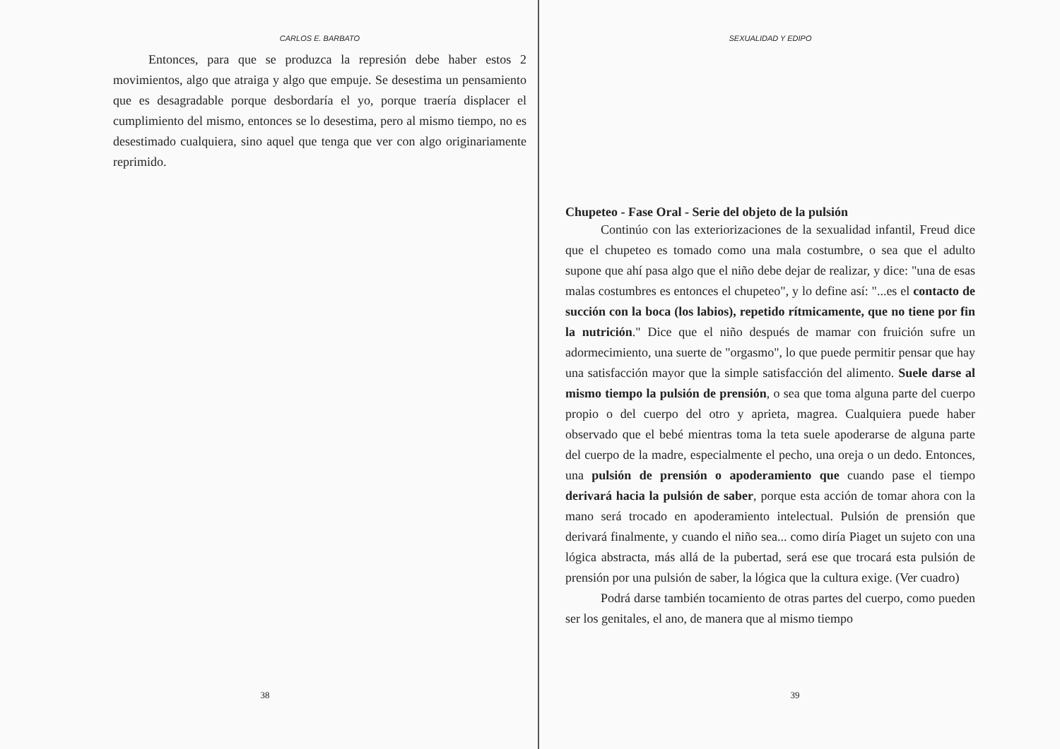CARLOS E. BARBATO
Entonces, para que se produzca la represión debe haber estos 2 movimientos, algo que atraiga y algo que empuje. Se desestima un pensamiento que es desagradable porque desbordaría el yo, porque traería displacer el cumplimiento del mismo, entonces se lo desestima, pero al mismo tiempo, no es desestimado cualquiera, sino aquel que tenga que ver con algo originariamente reprimido.
38
SEXUALIDAD Y EDIPO
Chupeteo - Fase Oral - Serie del objeto de la pulsión
Continúo con las exteriorizaciones de la sexualidad infantil, Freud dice que el chupeteo es tomado como una mala costumbre, o sea que el adulto supone que ahí pasa algo que el niño debe dejar de realizar, y dice: "una de esas malas costumbres es entonces el chupeteo", y lo define así: "...es el contacto de succión con la boca (los labios), repetido rítmicamente, que no tiene por fin la nutrición." Dice que el niño después de mamar con fruición sufre un adormecimiento, una suerte de "orgasmo", lo que puede permitir pensar que hay una satisfacción mayor que la simple satisfacción del alimento. Suele darse al mismo tiempo la pulsión de prensión, o sea que toma alguna parte del cuerpo propio o del cuerpo del otro y aprieta, magrea. Cualquiera puede haber observado que el bebé mientras toma la teta suele apoderarse de alguna parte del cuerpo de la madre, especialmente el pecho, una oreja o un dedo. Entonces, una pulsión de prensión o apoderamiento que cuando pase el tiempo derivará hacia la pulsión de saber, porque esta acción de tomar ahora con la mano será trocado en apoderamiento intelectual. Pulsión de prensión que derivará finalmente, y cuando el niño sea... como diría Piaget un sujeto con una lógica abstracta, más allá de la pubertad, será ese que trocará esta pulsión de prensión por una pulsión de saber, la lógica que la cultura exige. (Ver cuadro)
Podrá darse también tocamiento de otras partes del cuerpo, como pueden ser los genitales, el ano, de manera que al mismo tiempo
39